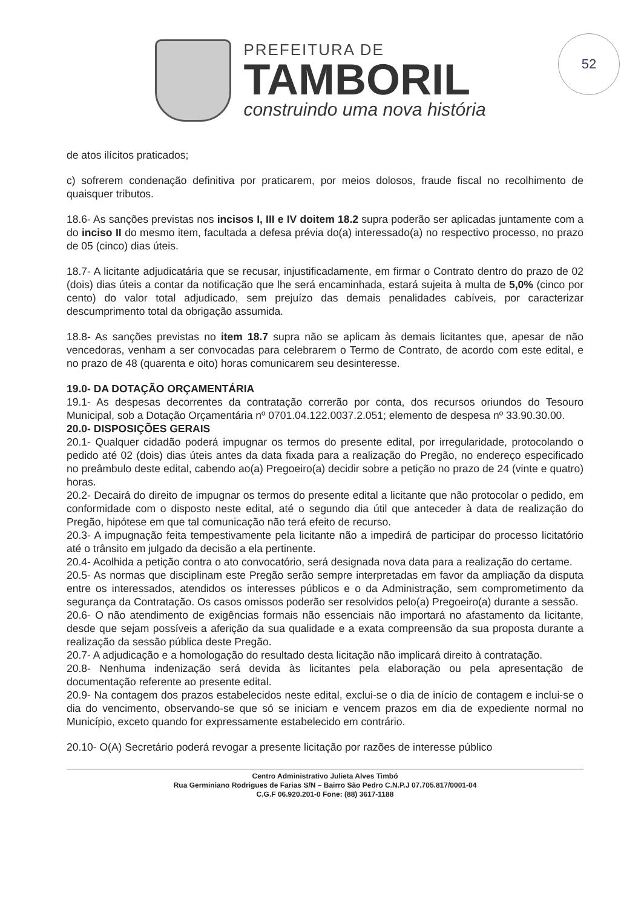52
PREFEITURA DE
TAMBORIL
construindo uma nova história
de atos ilícitos praticados;
c) sofrerem condenação definitiva por praticarem, por meios dolosos, fraude fiscal no recolhimento de quaisquer tributos.
18.6- As sanções previstas nos incisos I, III e IV doitem 18.2 supra poderão ser aplicadas juntamente com a do inciso II do mesmo item, facultada a defesa prévia do(a) interessado(a) no respectivo processo, no prazo de 05 (cinco) dias úteis.
18.7- A licitante adjudicatária que se recusar, injustificadamente, em firmar o Contrato dentro do prazo de 02 (dois) dias úteis a contar da notificação que lhe será encaminhada, estará sujeita à multa de 5,0% (cinco por cento) do valor total adjudicado, sem prejuízo das demais penalidades cabíveis, por caracterizar descumprimento total da obrigação assumida.
18.8- As sanções previstas no item 18.7 supra não se aplicam às demais licitantes que, apesar de não vencedoras, venham a ser convocadas para celebrarem o Termo de Contrato, de acordo com este edital, e no prazo de 48 (quarenta e oito) horas comunicarem seu desinteresse.
19.0- DA DOTAÇÃO ORÇAMENTÁRIA
19.1- As despesas decorrentes da contratação correrão por conta, dos recursos oriundos do Tesouro Municipal, sob a Dotação Orçamentária nº 0701.04.122.0037.2.051; elemento de despesa nº 33.90.30.00.
20.0- DISPOSIÇÕES GERAIS
20.1- Qualquer cidadão poderá impugnar os termos do presente edital, por irregularidade, protocolando o pedido até 02 (dois) dias úteis antes da data fixada para a realização do Pregão, no endereço especificado no preâmbulo deste edital, cabendo ao(a) Pregoeiro(a) decidir sobre a petição no prazo de 24 (vinte e quatro) horas.
20.2- Decairá do direito de impugnar os termos do presente edital a licitante que não protocolar o pedido, em conformidade com o disposto neste edital, até o segundo dia útil que anteceder à data de realização do Pregão, hipótese em que tal comunicação não terá efeito de recurso.
20.3- A impugnação feita tempestivamente pela licitante não a impedirá de participar do processo licitatório até o trânsito em julgado da decisão a ela pertinente.
20.4- Acolhida a petição contra o ato convocatório, será designada nova data para a realização do certame.
20.5- As normas que disciplinam este Pregão serão sempre interpretadas em favor da ampliação da disputa entre os interessados, atendidos os interesses públicos e o da Administração, sem comprometimento da segurança da Contratação. Os casos omissos poderão ser resolvidos pelo(a) Pregoeiro(a) durante a sessão.
20.6- O não atendimento de exigências formais não essenciais não importará no afastamento da licitante, desde que sejam possíveis a aferição da sua qualidade e a exata compreensão da sua proposta durante a realização da sessão pública deste Pregão.
20.7- A adjudicação e a homologação do resultado desta licitação não implicará direito à contratação.
20.8- Nenhuma indenização será devida às licitantes pela elaboração ou pela apresentação de documentação referente ao presente edital.
20.9- Na contagem dos prazos estabelecidos neste edital, exclui-se o dia de início de contagem e inclui-se o dia do vencimento, observando-se que só se iniciam e vencem prazos em dia de expediente normal no Município, exceto quando for expressamente estabelecido em contrário.
20.10- O(A) Secretário poderá revogar a presente licitação por razões de interesse público
Centro Administrativo Julieta Alves Timbó
Rua Germiniano Rodrigues de Farias S/N – Bairro São Pedro C.N.P.J 07.705.817/0001-04
C.G.F 06.920.201-0 Fone: (88) 3617-1188